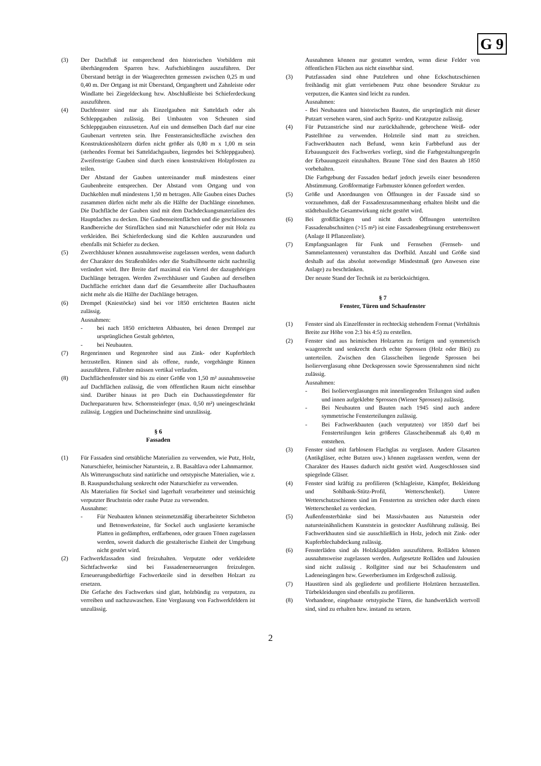G 9
(3) Der Dachfluß ist entsprechend den historischen Vorbildern mit überhängendem Sparren bzw. Aufschieblingen auszuführen. Der Überstand beträgt in der Waagerechten gemessen zwischen 0,25 m und 0,40 m. Der Ortgang ist mit Überstand, Ortgangbrett und Zahnleiste oder Windlatte bei Ziegeldeckung bzw. Abschlußleiste bei Schieferdeckung auszuführen.
(4) Dachfenster sind nur als Einzelgauben mit Satteldach oder als Schleppgauben zulässig. Bei Umbauten von Scheunen sind Schleppgauben einzusetzen. Auf ein und demselben Dach darf nur eine Gaubenart vertreten sein. Ihre Fensteransichtsfläche zwischen den Konstruktionshölzern dürfen nicht größer als 0,80 m x 1,00 m sein (stehendes Format bei Satteldachgauben, liegendes bei Schleppgauben). Zweifenstrige Gauben sind durch einen konstruktiven Holzpfosten zu teilen.
Der Abstand der Gauben untereinander muß mindestens einer Gaubenbreite entsprechen. Der Abstand vom Ortgang und von Dachkehlen muß mindestens 1,50 m betragen. Alle Gauben eines Daches zusammen dürfen nicht mehr als die Hälfte der Dachlänge einnehmen. Die Dachfläche der Gauben sind mit dem Dachdeckungsmaterialien des Hauptdaches zu decken. Die Gaubenseitenflächen und die geschlossenen Randbereiche der Stirnflächen sind mit Naturschiefer oder mit Holz zu verkleiden. Bei Schieferdeckung sind die Kehlen auszurunden und ebenfalls mit Schiefer zu decken.
(5) Zwerchhäuser können ausnahmsweise zugelassen werden, wenn dadurch der Charakter des Straßenbildes oder die Stadtsilhouette nicht nachteilig verändert wird. Ihre Breite darf maximal ein Viertel der dazugehörigen Dachlänge betragen. Werden Zwerchhäuser und Gauben auf derselben Dachfläche errichtet dann darf die Gesamtbreite aller Dachaufbauten nicht mehr als die Hälfte der Dachlänge betragen.
(6) Drempel (Kniestöcke) sind bei vor 1850 errichteten Bauten nicht zulässig.
Ausnahmen:
- bei nach 1850 errichteten Altbauten, bei denen Drempel zur ursprünglichen Gestalt gehörten,
- bei Neubauten.
(7) Regenrinnen und Regenrohre sind aus Zink- oder Kupferblech herzustellen. Rinnen sind als offene, runde, vorgehängte Rinnen auszuführen. Fallrohre müssen vertikal verlaufen.
(8) Dachflächenfenster sind bis zu einer Größe von 1,50 m² ausnahmsweise auf Dachflächen zulässig, die vom öffentlichen Raum nicht einsehbar sind. Darüber hinaus ist pro Dach ein Dachausstiegsfenster für Dachreparaturen bzw. Schornsteinfeger (max. 0,50 m²) uneingeschränkt zulässig. Loggien und Dacheinschnitte sind unzulässig.
§ 6
Fassaden
(1) Für Fassaden sind ortsübliche Materialien zu verwenden, wie Putz, Holz, Naturschiefer, heimischer Naturstein, z. B. Basaltlava oder Lahnmarmor.
Als Witterungsschutz sind natürliche und ortstypische Materialien, wie z. B. Rauspundschalung senkrecht oder Naturschiefer zu verwenden.
Als Materialien für Sockel sind lagerhaft verarbeiteter und steinsichtig verputzter Bruchstein oder rauhe Putze zu verwenden.
Ausnahme:
- Für Neubauten können steinmetzmäßig überarbeiteter Sichtbeton und Betonwerksteine, für Sockel auch unglasierte keramische Platten in gedämpften, erdfarbenen, oder grauen Tönen zugelassen werden, soweit dadurch die gestalterische Einheit der Umgebung nicht gestört wird.
(2) Fachwerkfassaden sind freizuhalten. Verputzte oder verkleidete Sichtfachwerke sind bei Fassadenerneuerungen freizulegen. Erneuerungsbedürftige Fachwerkteile sind in derselben Holzart zu ersetzen.
Die Gefache des Fachwerkes sind glatt, holzbündig zu verputzen, zu verreiben und nachzuwaschen. Eine Verglasung von Fachwerkfeldern ist unzulässig.
Ausnahmen können nur gestattet werden, wenn diese Felder von öffentlichen Flächen aus nicht einsehbar sind.
(3) Putzfassaden sind ohne Putzlehren und ohne Eckschutzschienen freihändig mit glatt verriebenem Putz ohne besondere Struktur zu verputzen, die Kanten sind leicht zu runden.
Ausnahmen:
- Bei Neubauten und historischen Bauten, die ursprünglich mit dieser Putzart versehen waren, sind auch Spritz- und Kratzputze zulässig.
(4) Für Putzanstriche sind nur zurückhaltende, gebrochene Weiß- oder Pastelltöne zu verwenden. Holzteile sind matt zu streichen. Fachwerkbauten nach Befund, wenn kein Farbbefund aus der Erbauungszeit des Fachwerkes vorliegt, sind die Farbgestaltungsregeln der Erbauungszeit einzuhalten. Braune Töne sind den Bauten ab 1850 vorbehalten.
Die Farbgebung der Fassaden bedarf jedoch jeweils einer besonderen Abstimmung. Großformatige Farbmuster können gefordert werden.
(5) Größe und Anordnungen von Öffnungen in der Fassade sind so vorzunehmen, daß der Fassadenzusammenhang erhalten bleibt und die städtebauliche Gesamtwirkung nicht gestört wird.
(6) Bei großflächigen und nicht durch Öffnungen unterteilten Fassadenabschnitten (>15 m²) ist eine Fassadenbegrünung erstrebenswert (Anlage II Pflanzenliste).
(7) Empfangsanlagen für Funk und Fernsehen (Fernseh- und Sammelantennen) verunstalten das Dorfbild. Anzahl und Größe sind deshalb auf das absolut notwendige Mindestmaß (pro Anwesen eine Anlage) zu beschränken.
Der neuste Stand der Technik ist zu berücksichtigen.
§ 7
Fenster, Türen und Schaufenster
(1) Fenster sind als Einzelfenster in rechteckig stehendem Format (Verhältnis Breite zur Höhe von 2:3 bis 4:5) zu erstellen.
(2) Fenster sind aus heimischen Holzarten zu fertigen und symmetrisch waagerecht und senkrecht durch echte Sprossen (Holz oder Blei) zu unterteilen. Zwischen den Glasscheiben liegende Sprossen bei Isolierverglasung ohne Decksprossen sowie Sprossenrahmen sind nicht zulässig.
Ausnahmen:
- Bei Isolierverglasungen mit innenliegenden Teilungen sind außen und innen aufgeklebte Sprossen (Wiener Sprossen) zulässig.
- Bei Neubauten und Bauten nach 1945 sind auch andere symmetrische Fensterteilungen zulässig.
- Bei Fachwerkbauten (auch verputzten) vor 1850 darf bei Fensterteilungen kein größeres Glasscheibenmaß als 0,40 m entstehen.
(3) Fenster sind mit farblosem Flachglas zu verglasen. Andere Glasarten (Antikgläser, echte Butzen usw.) können zugelassen werden, wenn der Charakter des Hauses dadurch nicht gestört wird. Ausgeschlossen sind spiegelnde Gläser.
(4) Fenster sind kräftig zu profilieren (Schlagleiste, Kämpfer, Bekleidung und Sohlbank-Stütz-Profil, Wetterschenkel). Untere Wetterschutzschienen sind im Fensterton zu streichen oder durch einen Wetterschenkel zu verdecken.
(5) Außenfensterbänke sind bei Massivbauten aus Naturstein oder natursteinähnlichem Kunststein in gestockter Ausführung zulässig. Bei Fachwerkbauten sind sie ausschließlich in Holz, jedoch mit Zink- oder Kupferblechabdeckung zulässig.
(6) Fensterläden sind als Holzklappläden auszuführen. Rolläden können ausnahmsweise zugelassen werden. Aufgesetzte Rolläden und Jalousien sind nicht zulässig . Rollgitter sind nur bei Schaufenstern und Ladeneingängen bzw. Gewerberäumen im Erdgeschoß zulässig.
(7) Haustüren sind als gegliederte und profilierte Holztüren herzustellen. Türbekleidungen sind ebenfalls zu profilieren.
(8) Vorhandene, eingebaute ortstypische Türen, die handwerklich wertvoll sind, sind zu erhalten bzw. instand zu setzen.
2